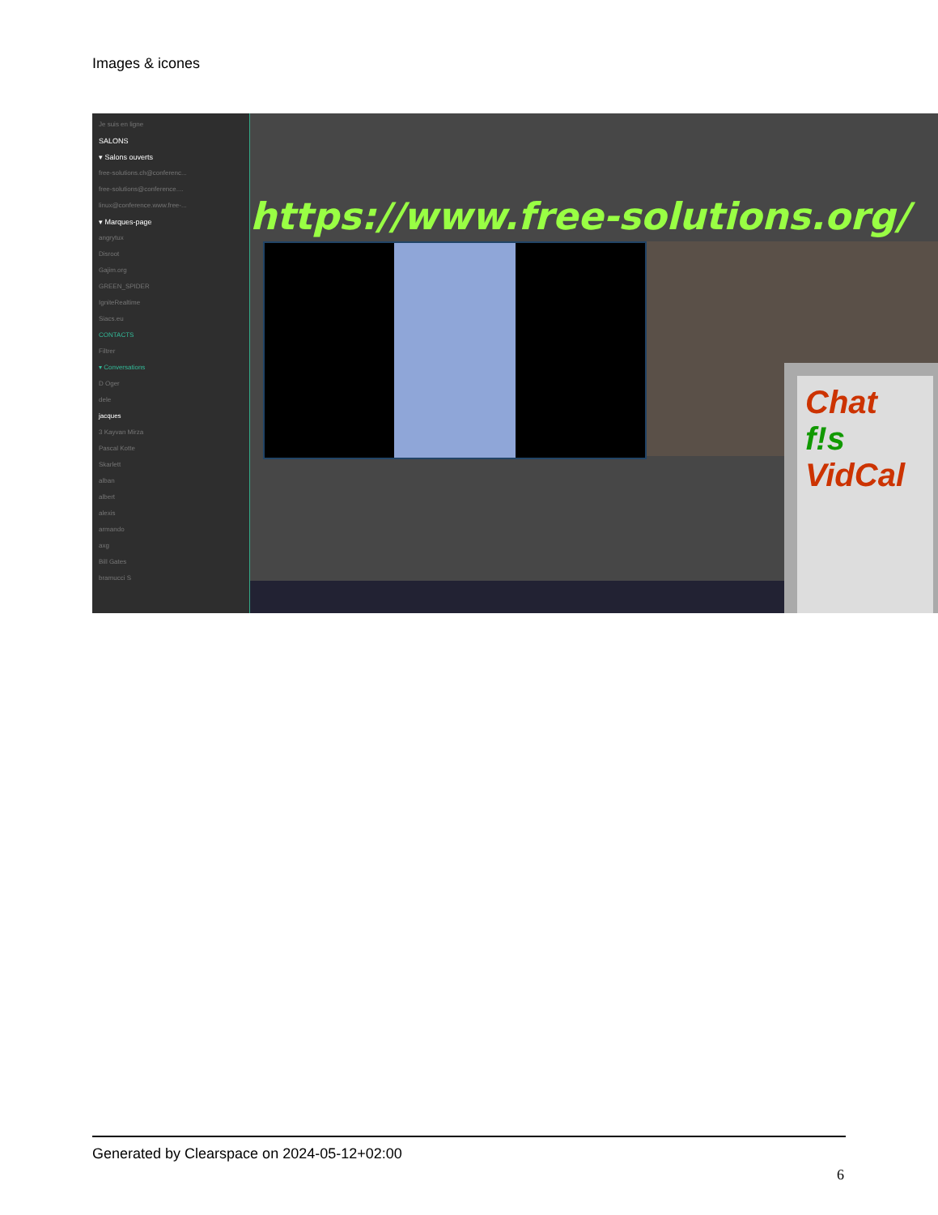Images & icones
Je suis en ligne
SALONS
▾ Salons ouverts
free-solutions.ch@conferenc...
free-solutions@conference....
linux@conference.www.free-...
▾ Marques-page
angrytux
Disroot
Gajim.org
GREEN_SPIDER
IgniteRealtime
Siacs.eu
CONTACTS
Filtrer
▾ Conversations
D Oger
dele
jacques
3 Kayvan Mirza
Pascal Kotte
Skarlett
alban
albert
alexis
armando
axg
Bill Gates
bramucci S
https://www.free-solutions.org/
Chat
f!s
VidCal
Generated by Clearspace on 2024-05-12+02:00
6